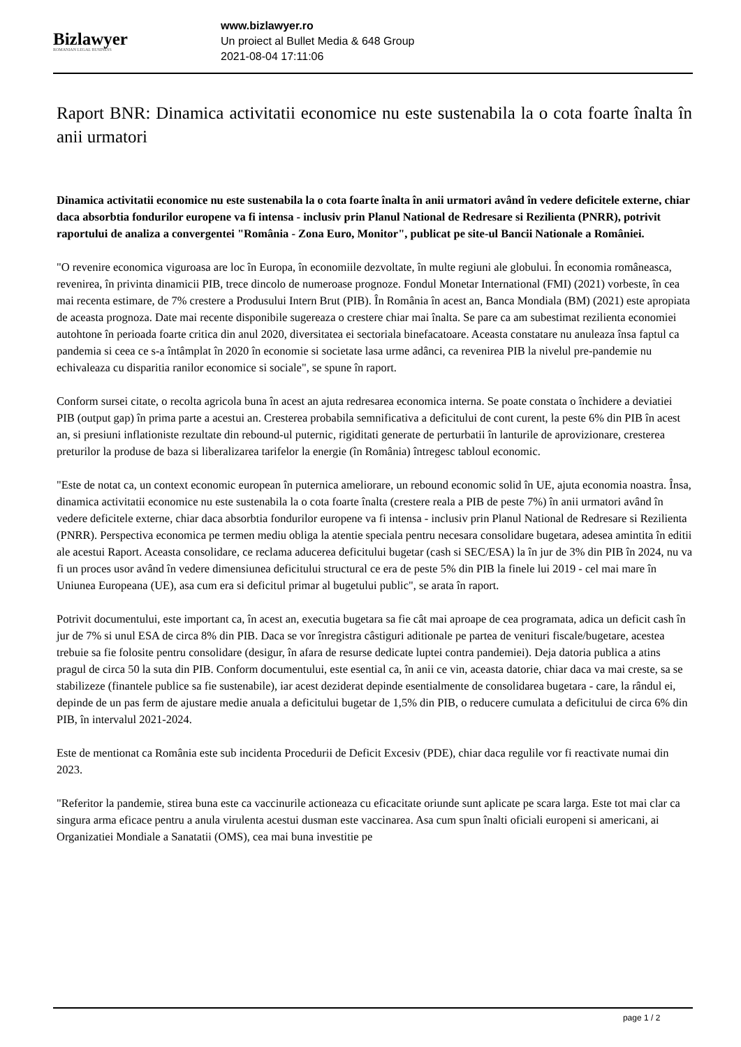Bizlawyer
ROMANIAN LEGAL BUSINESS
www.bizlawyer.ro
Un proiect al Bullet Media & 648 Group
2021-08-04 17:11:06
Raport BNR: Dinamica activitatii economice nu este sustenabila la o cota foarte înalta în anii urmatori
Dinamica activitatii economice nu este sustenabila la o cota foarte înalta în anii urmatori având în vedere deficitele externe, chiar daca absorbtia fondurilor europene va fi intensa - inclusiv prin Planul National de Redresare si Rezilienta (PNRR), potrivit raportului de analiza a convergentei "România - Zona Euro, Monitor", publicat pe site-ul Bancii Nationale a României.
"O revenire economica viguroasa are loc în Europa, în economiile dezvoltate, în multe regiuni ale globului. În economia româneasca, revenirea, în privinta dinamicii PIB, trece dincolo de numeroase prognoze. Fondul Monetar International (FMI) (2021) vorbeste, în cea mai recenta estimare, de 7% crestere a Produsului Intern Brut (PIB). În România în acest an, Banca Mondiala (BM) (2021) este apropiata de aceasta prognoza. Date mai recente disponibile sugereaza o crestere chiar mai înalta. Se pare ca am subestimat rezilienta economiei autohtone în perioada foarte critica din anul 2020, diversitatea ei sectoriala binefacatoare. Aceasta constatare nu anuleaza însa faptul ca pandemia si ceea ce s-a întâmplat în 2020 în economie si societate lasa urme adânci, ca revenirea PIB la nivelul pre-pandemie nu echivaleaza cu disparitia ranilor economice si sociale", se spune în raport.
Conform sursei citate, o recolta agricola buna în acest an ajuta redresarea economica interna. Se poate constata o închidere a deviatiei PIB (output gap) în prima parte a acestui an. Cresterea probabila semnificativa a deficitului de cont curent, la peste 6% din PIB în acest an, si presiuni inflationiste rezultate din rebound-ul puternic, rigiditati generate de perturbatii în lanturile de aprovizionare, cresterea preturilor la produse de baza si liberalizarea tarifelor la energie (în România) întregesc tabloul economic.
"Este de notat ca, un context economic european în puternica ameliorare, un rebound economic solid în UE, ajuta economia noastra. Însa, dinamica activitatii economice nu este sustenabila la o cota foarte înalta (crestere reala a PIB de peste 7%) în anii urmatori având în vedere deficitele externe, chiar daca absorbtia fondurilor europene va fi intensa - inclusiv prin Planul National de Redresare si Rezilienta (PNRR). Perspectiva economica pe termen mediu obliga la atentie speciala pentru necesara consolidare bugetara, adesea amintita în editii ale acestui Raport. Aceasta consolidare, ce reclama aducerea deficitului bugetar (cash si SEC/ESA) la în jur de 3% din PIB în 2024, nu va fi un proces usor având în vedere dimensiunea deficitului structural ce era de peste 5% din PIB la finele lui 2019 - cel mai mare în Uniunea Europeana (UE), asa cum era si deficitul primar al bugetului public", se arata în raport.
Potrivit documentului, este important ca, în acest an, executia bugetara sa fie cât mai aproape de cea programata, adica un deficit cash în jur de 7% si unul ESA de circa 8% din PIB. Daca se vor înregistra câstiguri aditionale pe partea de venituri fiscale/bugetare, acestea trebuie sa fie folosite pentru consolidare (desigur, în afara de resurse dedicate luptei contra pandemiei). Deja datoria publica a atins pragul de circa 50 la suta din PIB. Conform documentului, este esential ca, în anii ce vin, aceasta datorie, chiar daca va mai creste, sa se stabilizeze (finantele publice sa fie sustenabile), iar acest deziderat depinde esentialmente de consolidarea bugetara - care, la rândul ei, depinde de un pas ferm de ajustare medie anuala a deficitului bugetar de 1,5% din PIB, o reducere cumulata a deficitului de circa 6% din PIB, în intervalul 2021-2024.
Este de mentionat ca România este sub incidenta Procedurii de Deficit Excesiv (PDE), chiar daca regulile vor fi reactivate numai din 2023.
"Referitor la pandemie, stirea buna este ca vaccinurile actioneaza cu eficacitate oriunde sunt aplicate pe scara larga. Este tot mai clar ca singura arma eficace pentru a anula virulenta acestui dusman este vaccinarea. Asa cum spun înalti oficiali europeni si americani, ai Organizatiei Mondiale a Sanatatii (OMS), cea mai buna investitie pe
page 1 / 2